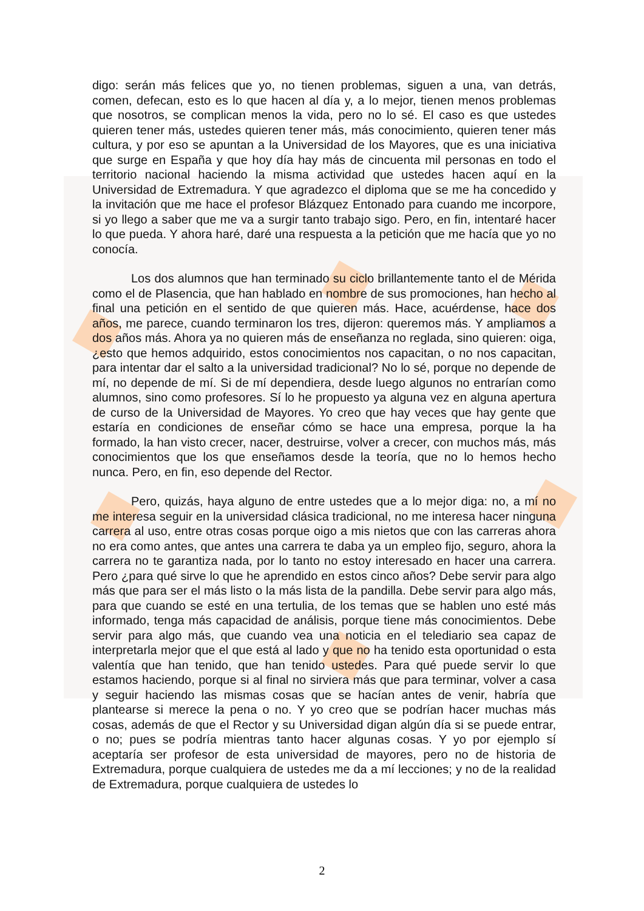digo: serán más felices que yo, no tienen problemas, siguen a una, van detrás, comen, defecan, esto es lo que hacen al día y, a lo mejor, tienen menos problemas que nosotros, se complican menos la vida, pero no lo sé. El caso es que ustedes quieren tener más, ustedes quieren tener más, más conocimiento, quieren tener más cultura, y por eso se apuntan a la Universidad de los Mayores, que es una iniciativa que surge en España y que hoy día hay más de cincuenta mil personas en todo el territorio nacional haciendo la misma actividad que ustedes hacen aquí en la Universidad de Extremadura. Y que agradezco el diploma que se me ha concedido y la invitación que me hace el profesor Blázquez Entonado para cuando me incorpore, si yo llego a saber que me va a surgir tanto trabajo sigo. Pero, en fin, intentaré hacer lo que pueda. Y ahora haré, daré una respuesta a la petición que me hacía que yo no conocía.
Los dos alumnos que han terminado su ciclo brillantemente tanto el de Mérida como el de Plasencia, que han hablado en nombre de sus promociones, han hecho al final una petición en el sentido de que quieren más. Hace, acuérdense, hace dos años, me parece, cuando terminaron los tres, dijeron: queremos más. Y ampliamos a dos años más. Ahora ya no quieren más de enseñanza no reglada, sino quieren: oiga, ¿esto que hemos adquirido, estos conocimientos nos capacitan, o no nos capacitan, para intentar dar el salto a la universidad tradicional? No lo sé, porque no depende de mí, no depende de mí. Si de mí dependiera, desde luego algunos no entrarían como alumnos, sino como profesores. Sí lo he propuesto ya alguna vez en alguna apertura de curso de la Universidad de Mayores. Yo creo que hay veces que hay gente que estaría en condiciones de enseñar cómo se hace una empresa, porque la ha formado, la han visto crecer, nacer, destruirse, volver a crecer, con muchos más, más conocimientos que los que enseñamos desde la teoría, que no lo hemos hecho nunca. Pero, en fin, eso depende del Rector.
Pero, quizás, haya alguno de entre ustedes que a lo mejor diga: no, a mí no me interesa seguir en la universidad clásica tradicional, no me interesa hacer ninguna carrera al uso, entre otras cosas porque oigo a mis nietos que con las carreras ahora no era como antes, que antes una carrera te daba ya un empleo fijo, seguro, ahora la carrera no te garantiza nada, por lo tanto no estoy interesado en hacer una carrera. Pero ¿para qué sirve lo que he aprendido en estos cinco años? Debe servir para algo más que para ser el más listo o la más lista de la pandilla. Debe servir para algo más, para que cuando se esté en una tertulia, de los temas que se hablen uno esté más informado, tenga más capacidad de análisis, porque tiene más conocimientos. Debe servir para algo más, que cuando vea una noticia en el telediario sea capaz de interpretarla mejor que el que está al lado y que no ha tenido esta oportunidad o esta valentía que han tenido, que han tenido ustedes. Para qué puede servir lo que estamos haciendo, porque si al final no sirviera más que para terminar, volver a casa y seguir haciendo las mismas cosas que se hacían antes de venir, habría que plantearse si merece la pena o no. Y yo creo que se podrían hacer muchas más cosas, además de que el Rector y su Universidad digan algún día si se puede entrar, o no; pues se podría mientras tanto hacer algunas cosas. Y yo por ejemplo sí aceptaría ser profesor de esta universidad de mayores, pero no de historia de Extremadura, porque cualquiera de ustedes me da a mí lecciones; y no de la realidad de Extremadura, porque cualquiera de ustedes lo
2